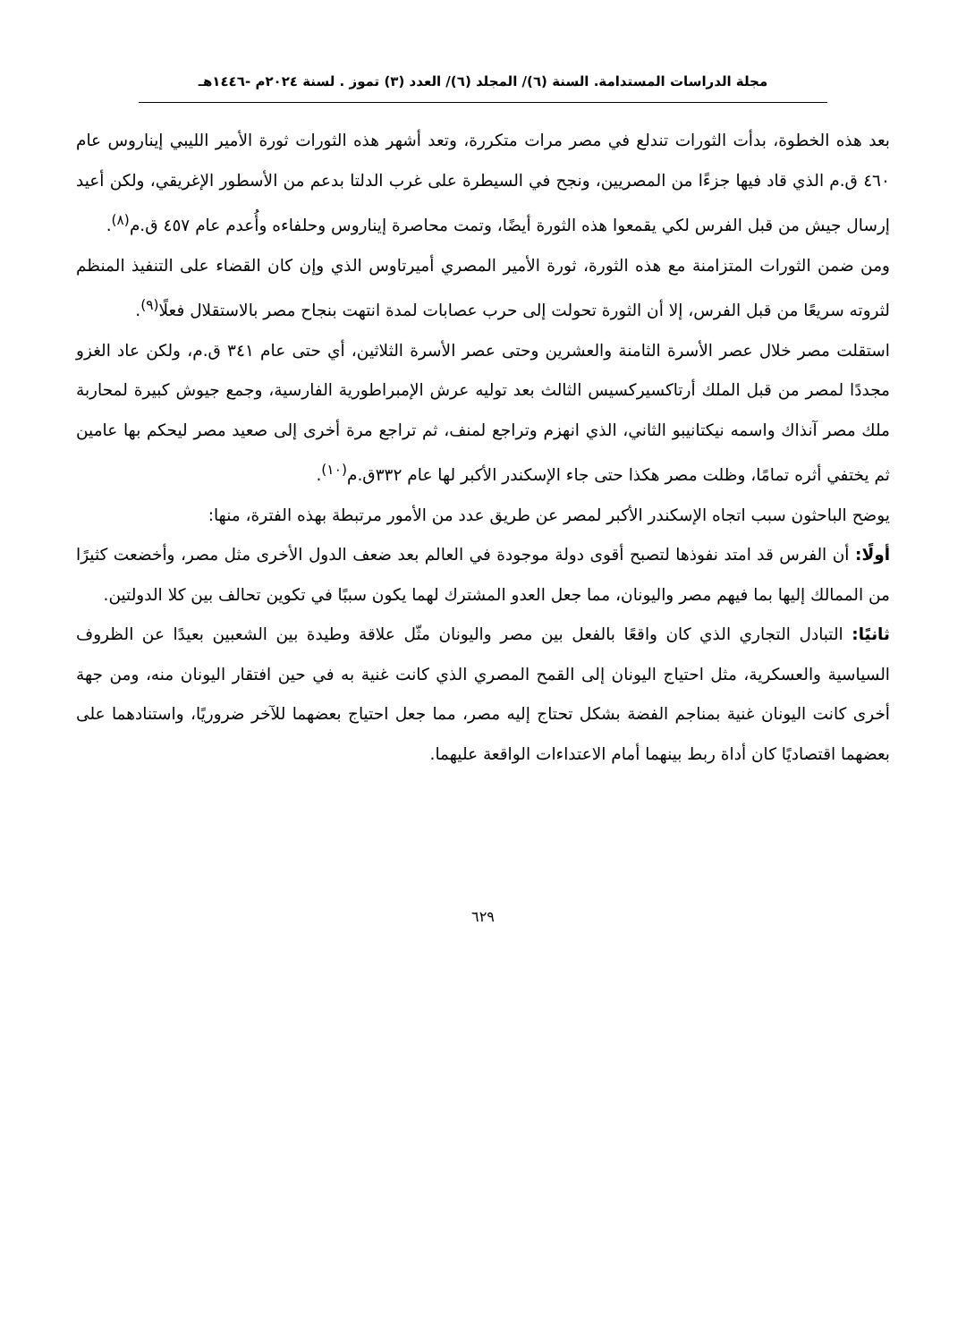مجلة الدراسات المستدامة. السنة (٦)/ المجلد (٦)/ العدد (٣) تموز . لسنة ٢٠٢٤م -١٤٤٦هـ
بعد هذه الخطوة، بدأت الثورات تندلع في مصر مرات متكررة، وتعد أشهر هذه الثورات ثورة الأمير الليبي إيناروس عام ٤٦٠ ق.م الذي قاد فيها جزءًا من المصريين، ونجح في السيطرة على غرب الدلتا بدعم من الأسطور الإغريقي، ولكن أعيد إرسال جيش من قبل الفرس لكي يقمعوا هذه الثورة أيضًا، وتمت محاصرة إيناروس وحلفاءه وأُعدم عام ٤٥٧ ق.م<sup>(٨)</sup>.
ومن ضمن الثورات المتزامنة مع هذه الثورة، ثورة الأمير المصري أميرتاوس الذي وإن كان القضاء على التنفيذ المنظم لثروته سريعًا من قبل الفرس، إلا أن الثورة تحولت إلى حرب عصابات لمدة انتهت بنجاح مصر بالاستقلال فعلًا<sup>(٩)</sup>.
استقلت مصر خلال عصر الأسرة الثامنة والعشرين وحتى عصر الأسرة الثلاثين، أي حتى عام ٣٤١ ق.م، ولكن عاد الغزو مجددًا لمصر من قبل الملك أرتاكسيركسيس الثالث بعد توليه عرش الإمبراطورية الفارسية، وجمع جيوش كبيرة لمحاربة ملك مصر آنذاك واسمه نيكتانيبو الثاني، الذي انهزم وتراجع لمنف، ثم تراجع مرة أخرى إلى صعيد مصر ليحكم بها عامين ثم يختفي أثره تمامًا، وظلت مصر هكذا حتى جاء الإسكندر الأكبر لها عام ٣٣٢ق.م<sup>(١٠)</sup>.
يوضح الباحثون سبب اتجاه الإسكندر الأكبر لمصر عن طريق عدد من الأمور مرتبطة بهذه الفترة، منها:
أولًا: أن الفرس قد امتد نفوذها لتصبح أقوى دولة موجودة في العالم بعد ضعف الدول الأخرى مثل مصر، وأخضعت كثيرًا من الممالك إليها بما فيهم مصر واليونان، مما جعل العدو المشترك لهما يكون سببًا في تكوين تحالف بين كلا الدولتين.
ثانيًا: التبادل التجاري الذي كان واقعًا بالفعل بين مصر واليونان مثّل علاقة وطيدة بين الشعبين بعيدًا عن الظروف السياسية والعسكرية، مثل احتياج اليونان إلى القمح المصري الذي كانت غنية به في حين افتقار اليونان منه، ومن جهة أخرى كانت اليونان غنية بمناجم الفضة بشكل تحتاج إليه مصر، مما جعل احتياج بعضهما للآخر ضروريًا، واستنادهما على بعضهما اقتصاديًا كان أداة ربط بينهما أمام الاعتداءات الواقعة عليهما.
٦٢٩